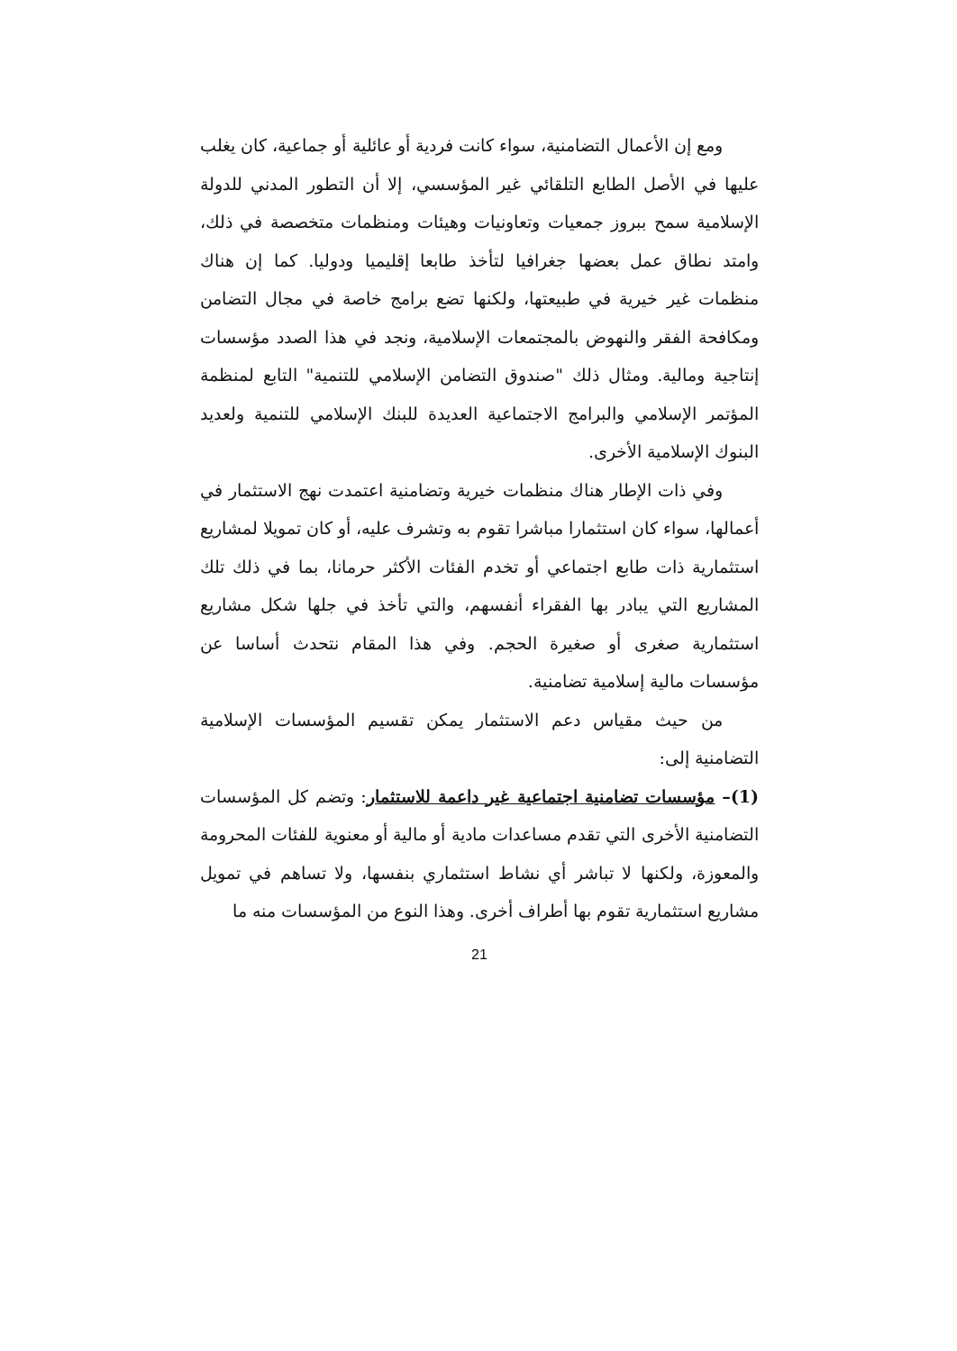ومع إن الأعمال التضامنية، سواء كانت فردية أو عائلية أو جماعية، كان يغلب عليها في الأصل الطابع التلقائي غير المؤسسي، إلا أن التطور المدني للدولة الإسلامية سمح ببروز جمعيات وتعاونيات وهيئات ومنظمات متخصصة في ذلك، وامتد نطاق عمل بعضها جغرافيا لتأخذ طابعا إقليميا ودوليا. كما إن هناك منظمات غير خيرية في طبيعتها، ولكنها تضع برامج خاصة في مجال التضامن ومكافحة الفقر والنهوض بالمجتمعات الإسلامية، ونجد في هذا الصدد مؤسسات إنتاجية ومالية. ومثال ذلك "صندوق التضامن الإسلامي للتنمية" التابع لمنظمة المؤتمر الإسلامي والبرامج الاجتماعية العديدة للبنك الإسلامي للتنمية ولعديد البنوك الإسلامية الأخرى.
وفي ذات الإطار هناك منظمات خيرية وتضامنية اعتمدت نهج الاستثمار في أعمالها، سواء كان استثمارا مباشرا تقوم به وتشرف عليه، أو كان تمويلا لمشاريع استثمارية ذات طابع اجتماعي أو تخدم الفئات الأكثر حرمانا، بما في ذلك تلك المشاريع التي يبادر بها الفقراء أنفسهم، والتي تأخذ في جلها شكل مشاريع استثمارية صغرى أو صغيرة الحجم. وفي هذا المقام نتحدث أساسا عن مؤسسات مالية إسلامية تضامنية.
من حيث مقياس دعم الاستثمار يمكن تقسيم المؤسسات الإسلامية التضامنية إلى:
(1)– مؤسسات تضامنية اجتماعية غير داعمة للاستثمار: وتضم كل المؤسسات التضامنية الأخرى التي تقدم مساعدات مادية أو مالية أو معنوية للفئات المحرومة والمعوزة، ولكنها لا تباشر أي نشاط استثماري بنفسها، ولا تساهم في تمويل مشاريع استثمارية تقوم بها أطراف أخرى. وهذا النوع من المؤسسات منه ما
21